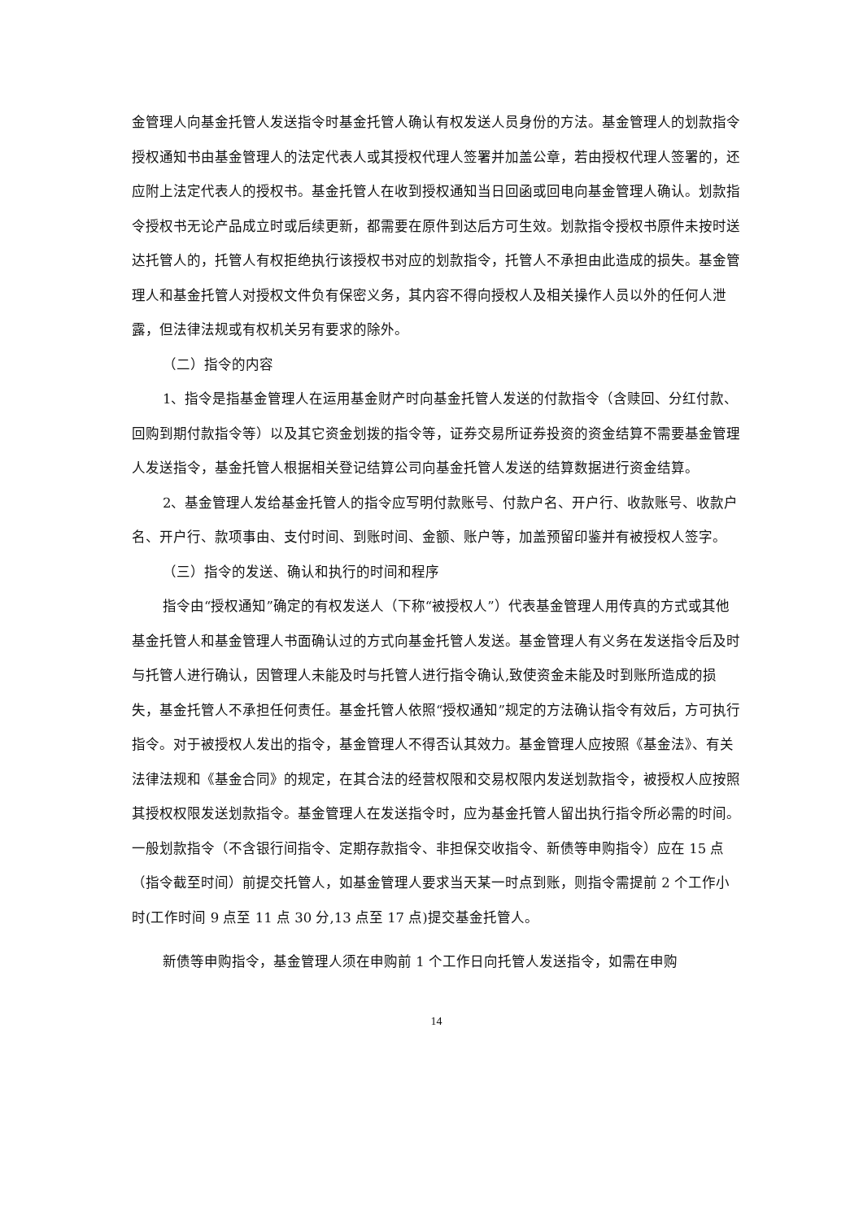金管理人向基金托管人发送指令时基金托管人确认有权发送人员身份的方法。基金管理人的划款指令授权通知书由基金管理人的法定代表人或其授权代理人签署并加盖公章，若由授权代理人签署的，还应附上法定代表人的授权书。基金托管人在收到授权通知当日回函或回电向基金管理人确认。划款指令授权书无论产品成立时或后续更新，都需要在原件到达后方可生效。划款指令授权书原件未按时送达托管人的，托管人有权拒绝执行该授权书对应的划款指令，托管人不承担由此造成的损失。基金管理人和基金托管人对授权文件负有保密义务，其内容不得向授权人及相关操作人员以外的任何人泄露，但法律法规或有权机关另有要求的除外。
（二）指令的内容
1、指令是指基金管理人在运用基金财产时向基金托管人发送的付款指令（含赎回、分红付款、回购到期付款指令等）以及其它资金划拨的指令等，证券交易所证券投资的资金结算不需要基金管理人发送指令，基金托管人根据相关登记结算公司向基金托管人发送的结算数据进行资金结算。
2、基金管理人发给基金托管人的指令应写明付款账号、付款户名、开户行、收款账号、收款户名、开户行、款项事由、支付时间、到账时间、金额、账户等，加盖预留印鉴并有被授权人签字。
（三）指令的发送、确认和执行的时间和程序
指令由“授权通知”确定的有权发送人（下称“被授权人”）代表基金管理人用传真的方式或其他基金托管人和基金管理人书面确认过的方式向基金托管人发送。基金管理人有义务在发送指令后及时与托管人进行确认，因管理人未能及时与托管人进行指令确认,致使资金未能及时到账所造成的损失，基金托管人不承担任何责任。基金托管人依照“授权通知”规定的方法确认指令有效后，方可执行指令。对于被授权人发出的指令，基金管理人不得否认其效力。基金管理人应按照《基金法》、有关法律法规和《基金合同》的规定，在其合法的经营权限和交易权限内发送划款指令，被授权人应按照其授权权限发送划款指令。基金管理人在发送指令时，应为基金托管人留出执行指令所必需的时间。一般划款指令（不含银行间指令、定期存款指令、非担保交收指令、新债等申购指令）应在 15 点（指令截至时间）前提交托管人，如基金管理人要求当天某一时点到账，则指令需提前 2 个工作小时(工作时间 9 点至 11 点 30 分,13 点至 17 点)提交基金托管人。
新债等申购指令，基金管理人须在申购前 1 个工作日向托管人发送指令，如需在申购
14